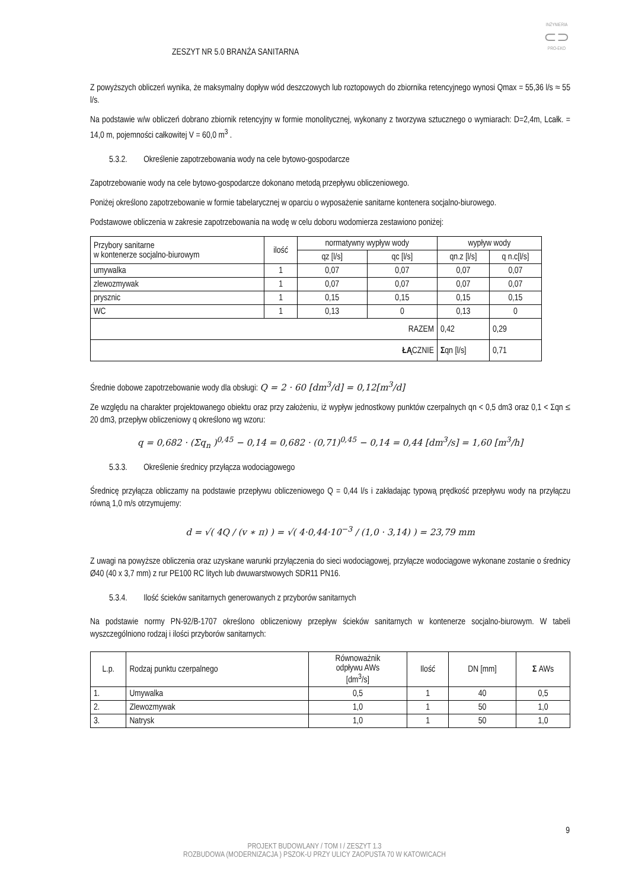INŻYNIERIA
⊂⊃
PRO-EKO
ZESZYT NR 5.0 BRANŻA SANITARNA
Z powyższych obliczeń wynika, że maksymalny dopływ wód deszczowych lub roztopowych do zbiornika retencyjnego wynosi Qmax = 55,36 l/s ≈ 55 l/s.
Na podstawie w/w obliczeń dobrano zbiornik retencyjny w formie monolitycznej, wykonany z tworzywa sztucznego o wymiarach: D=2,4m, Lcałk. = 14,0 m, pojemności całkowitej V = 60,0 m<sup>3</sup> .
5.3.2. Określenie zapotrzebowania wody na cele bytowo-gospodarcze
Zapotrzebowanie wody na cele bytowo-gospodarcze dokonano metodą przepływu obliczeniowego.
Poniżej określono zapotrzebowanie w formie tabelarycznej w oparciu o wyposażenie sanitarne kontenera socjalno-biurowego.
Podstawowe obliczenia w zakresie zapotrzebowania na wodę w celu doboru wodomierza zestawiono poniżej:
| Przybory sanitarne w kontenerze socjalno-biurowym | ilość | normatywny wypływ wody | | wypływ wody | |
| | | qz [l/s] | qc [l/s] | qn.z [l/s] | q n.c[l/s] |
| umywalka | 1 | 0,07 | 0,07 | 0,07 | 0,07 |
| zlewozmywak | 1 | 0,07 | 0,07 | 0,07 | 0,07 |
| prysznic | 1 | 0,15 | 0,15 | 0,15 | 0,15 |
| WC | 1 | 0,13 | 0 | 0,13 | 0 |
| RAZEM | | | | 0,42 | 0,29 |
| ŁĄ CZNIE | | | | Σ qn [l/s] | 0,71 |
Średnie dobowe zapotrzebowanie wody dla obsługi: Q = 2 · 60 [dm<sup>3</sup>/d] = 0,12[m<sup>3</sup>/d]
Ze względu na charakter projektowanego obiektu oraz przy założeniu, iż wypływ jednostkowy punktów czerpalnych qn < 0,5 dm3 oraz 0,1 < Σqn ≤ 20 dm3, przepływ obliczeniowy q określono wg wzoru:
q = 0,682 · (Σq<sub>n</sub> )<sup>0,45</sup> − 0,14 = 0,682 · (0,71)<sup>0,45</sup> − 0,14 = 0,44 [dm<sup>3</sup>/s] = 1,60 [m<sup>3</sup>/h]
5.3.3. Określenie średnicy przyłącza wodociągowego
Średnicę przyłącza obliczamy na podstawie przepływu obliczeniowego Q = 0,44 l/s i zakładając typową prędkość przepływu wody na przyłączu równą 1,0 m/s otrzymujemy:
d = √( 4Q / (v ∗ π) ) = √( 4·0,44·10<sup>−3</sup> / (1,0 · 3,14) ) = 23,79 mm
Z uwagi na powyższe obliczenia oraz uzyskane warunki przyłączenia do sieci wodociągowej, przyłącze wodociągowe wykonane zostanie o średnicy Ø40 (40 x 3,7 mm) z rur PE100 RC litych lub dwuwarstwowych SDR11 PN16.
5.3.4. Ilość ścieków sanitarnych generowanych z przyborów sanitarnych
Na podstawie normy PN-92/B-1707 określono obliczeniowy przepływ ścieków sanitarnych w kontenerze socjalno-biurowym. W tabeli wyszczególniono rodzaj i ilości przyborów sanitarnych:
| L.p. | Rodzaj punktu czerpalnego | Równoważnik odpływu AWs [dm<sup>3</sup>/s] | Ilość | DN [mm] | Σ AWs |
| 1. | Umywalka | 0,5 | 1 | 40 | 0,5 |
| 2. | Zlewozmywak | 1,0 | 1 | 50 | 1,0 |
| 3. | Natrysk | 1,0 | 1 | 50 | 1,0 |
9
PROJEKT BUDOWLANY / TOM I / ZESZYT 1.3
ROZBUDOWA (MODERNIZACJA ) PSZOK-U PRZY ULICY ZAOPUSTA 70 W KATOWICACH